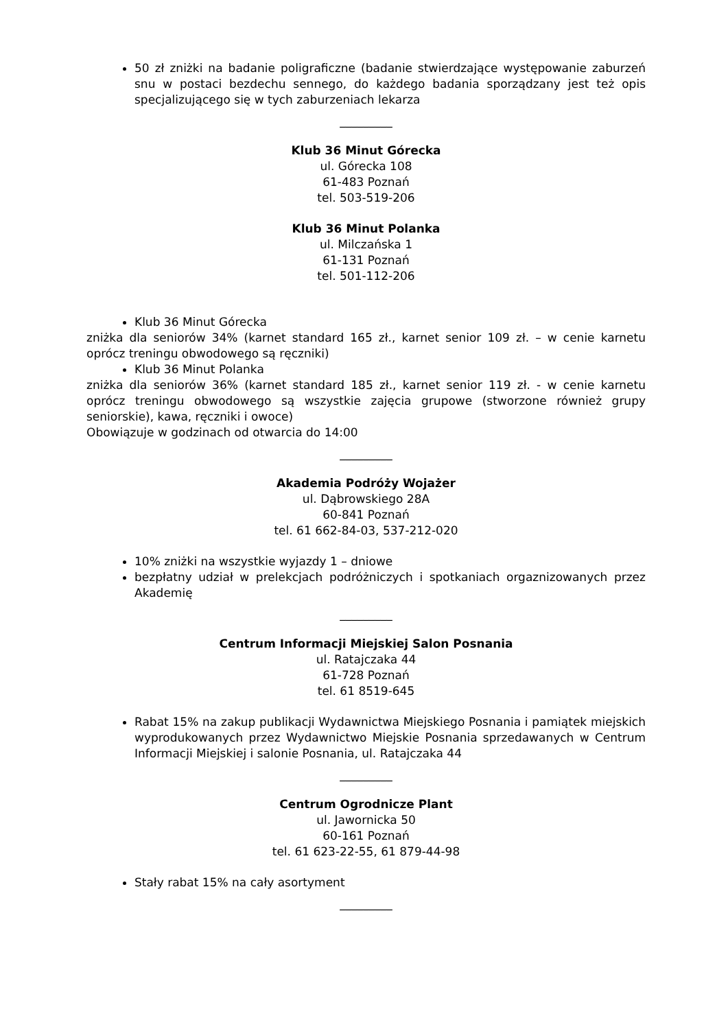50 zł zniżki na badanie poligraficzne (badanie stwierdzające występowanie zaburzeń snu w postaci bezdechu sennego, do każdego badania sporządzany jest też opis specjalizującego się w tych zaburzeniach lekarza
_________
Klub 36 Minut Górecka
ul. Górecka 108
61-483 Poznań
tel. 503-519-206
Klub 36 Minut Polanka
ul. Milczańska 1
61-131 Poznań
tel. 501-112-206
Klub 36 Minut Górecka
zniżka dla seniorów 34% (karnet standard 165 zł., karnet senior 109 zł. – w cenie karnetu oprócz treningu obwodowego są ręczniki)
Klub 36 Minut Polanka
zniżka dla seniorów 36% (karnet standard 185 zł., karnet senior 119 zł. - w cenie karnetu oprócz treningu obwodowego są wszystkie zajęcia grupowe (stworzone również grupy seniorskie), kawa, ręczniki i owoce)
Obowiązuje w godzinach od otwarcia do 14:00
_________
Akademia Podróży Wojażer
ul. Dąbrowskiego 28A
60-841 Poznań
tel. 61 662-84-03, 537-212-020
10% zniżki na wszystkie wyjazdy 1 – dniowe
bezpłatny udział w prelekcjach podróżniczych i spotkaniach orgaznizowanych przez Akademię
_________
Centrum Informacji Miejskiej Salon Posnania
ul. Ratajczaka 44
61-728 Poznań
tel. 61 8519-645
Rabat 15% na zakup publikacji Wydawnictwa Miejskiego Posnania i pamiątek miejskich wyprodukowanych przez Wydawnictwo Miejskie Posnania sprzedawanych w Centrum Informacji Miejskiej i salonie Posnania, ul. Ratajczaka 44
_________
Centrum Ogrodnicze Plant
ul. Jawornicka 50
60-161 Poznań
tel. 61 623-22-55, 61 879-44-98
Stały rabat 15% na cały asortyment
_________